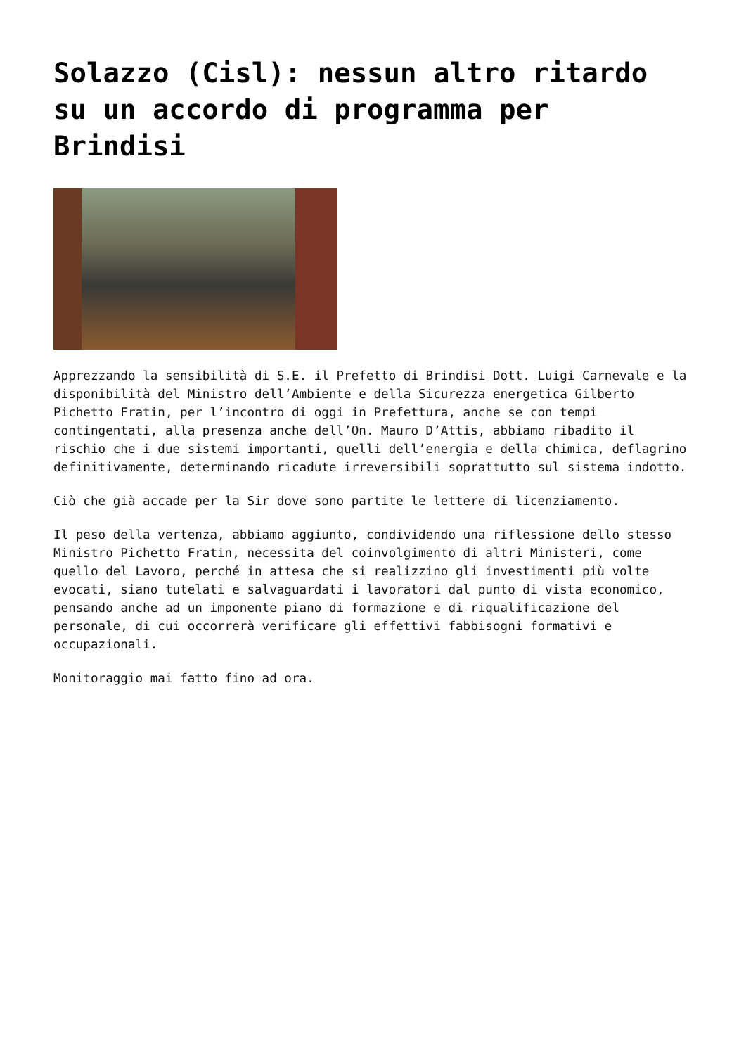Solazzo (Cisl): nessun altro ritardo su un accordo di programma per Brindisi
Apprezzando la sensibilità di S.E. il Prefetto di Brindisi Dott. Luigi Carnevale e la disponibilità del Ministro dell’Ambiente e della Sicurezza energetica Gilberto Pichetto Fratin, per l’incontro di oggi in Prefettura, anche se con tempi contingentati, alla presenza anche dell’On. Mauro D’Attis, abbiamo ribadito il rischio che i due sistemi importanti, quelli dell’energia e della chimica, deflagrino definitivamente, determinando ricadute irreversibili soprattutto sul sistema indotto.
Ciò che già accade per la Sir dove sono partite le lettere di licenziamento.
Il peso della vertenza, abbiamo aggiunto, condividendo una riflessione dello stesso Ministro Pichetto Fratin, necessita del coinvolgimento di altri Ministeri, come quello del Lavoro, perché in attesa che si realizzino gli investimenti più volte evocati, siano tutelati e salvaguardati i lavoratori dal punto di vista economico, pensando anche ad un imponente piano di formazione e di riqualificazione del personale, di cui occorrerà verificare gli effettivi fabbisogni formativi e occupazionali.
Monitoraggio mai fatto fino ad ora.